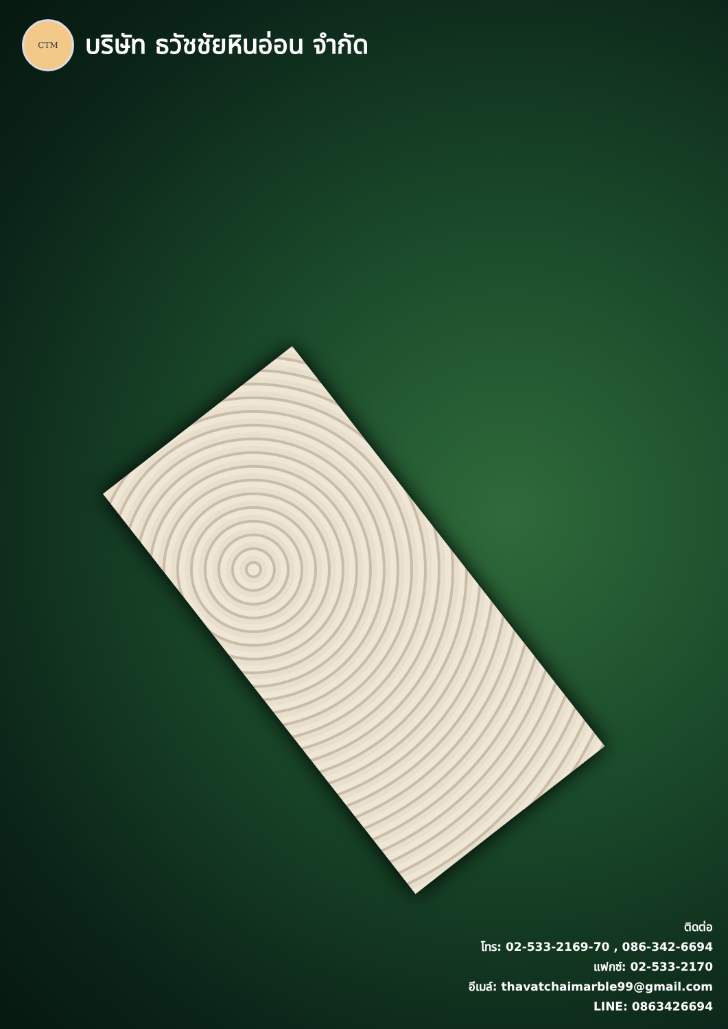CTM
บริษัท ธวัชชัยหินอ่อน จำกัด
ติดต่อ
โทร: 02-533-2169-70 , 086-342-6694
แฟกซ์: 02-533-2170
อีเมล์: thavatchaimarble99@gmail.com
LINE: 0863426694